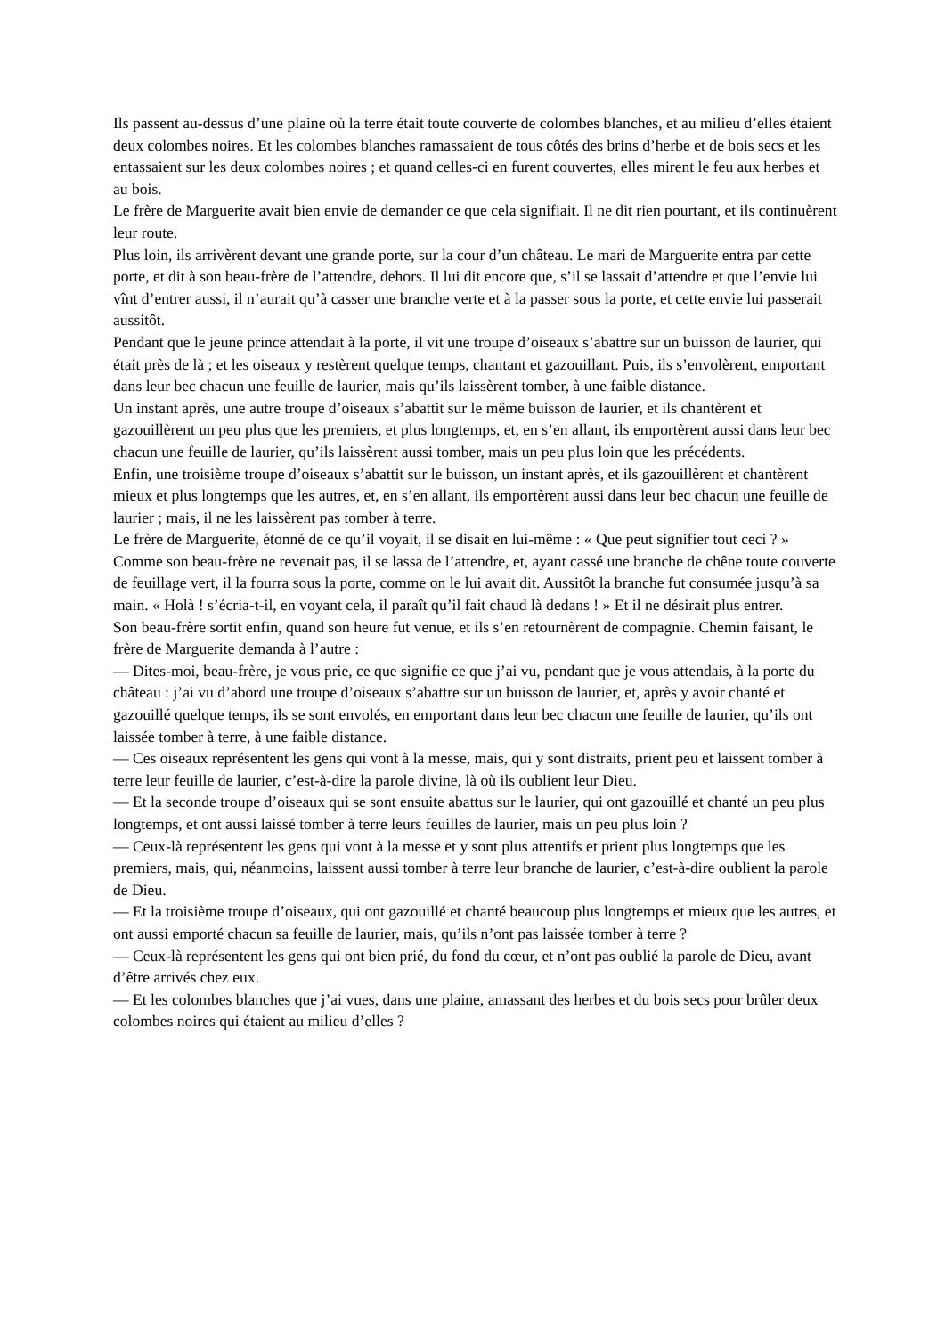Ils passent au-dessus d’une plaine où la terre était toute couverte de colombes blanches, et au milieu d’elles étaient deux colombes noires. Et les colombes blanches ramassaient de tous côtés des brins d’herbe et de bois secs et les entassaient sur les deux colombes noires ; et quand celles-ci en furent couvertes, elles mirent le feu aux herbes et au bois.
Le frère de Marguerite avait bien envie de demander ce que cela signifiait. Il ne dit rien pourtant, et ils continuèrent leur route.
Plus loin, ils arrivèrent devant une grande porte, sur la cour d’un château. Le mari de Marguerite entra par cette porte, et dit à son beau-frère de l’attendre, dehors. Il lui dit encore que, s’il se lassait d’attendre et que l’envie lui vînt d’entrer aussi, il n’aurait qu’à casser une branche verte et à la passer sous la porte, et cette envie lui passerait aussitôt.
Pendant que le jeune prince attendait à la porte, il vit une troupe d’oiseaux s’abattre sur un buisson de laurier, qui était près de là ; et les oiseaux y restèrent quelque temps, chantant et gazouillant. Puis, ils s’envolèrent, emportant dans leur bec chacun une feuille de laurier, mais qu’ils laissèrent tomber, à une faible distance.
Un instant après, une autre troupe d’oiseaux s’abattit sur le même buisson de laurier, et ils chantèrent et gazouillèrent un peu plus que les premiers, et plus longtemps, et, en s’en allant, ils emportèrent aussi dans leur bec chacun une feuille de laurier, qu’ils laissèrent aussi tomber, mais un peu plus loin que les précédents.
Enfin, une troisième troupe d’oiseaux s’abattit sur le buisson, un instant après, et ils gazouillèrent et chantèrent mieux et plus longtemps que les autres, et, en s’en allant, ils emportèrent aussi dans leur bec chacun une feuille de laurier ; mais, il ne les laissèrent pas tomber à terre.
Le frère de Marguerite, étonné de ce qu’il voyait, il se disait en lui-même : « Que peut signifier tout ceci ? » Comme son beau-frère ne revenait pas, il se lassa de l’attendre, et, ayant cassé une branche de chêne toute couverte de feuillage vert, il la fourra sous la porte, comme on le lui avait dit. Aussitôt la branche fut consumée jusqu’à sa main. « Holà ! s’écria-t-il, en voyant cela, il paraît qu’il fait chaud là dedans ! » Et il ne désirait plus entrer.
Son beau-frère sortit enfin, quand son heure fut venue, et ils s’en retournèrent de compagnie. Chemin faisant, le frère de Marguerite demanda à l’autre :
— Dites-moi, beau-frère, je vous prie, ce que signifie ce que j’ai vu, pendant que je vous attendais, à la porte du château : j’ai vu d’abord une troupe d’oiseaux s’abattre sur un buisson de laurier, et, après y avoir chanté et gazouillé quelque temps, ils se sont envolés, en emportant dans leur bec chacun une feuille de laurier, qu’ils ont laissée tomber à terre, à une faible distance.
— Ces oiseaux représentent les gens qui vont à la messe, mais, qui y sont distraits, prient peu et laissent tomber à terre leur feuille de laurier, c’est-à-dire la parole divine, là où ils oublient leur Dieu.
— Et la seconde troupe d’oiseaux qui se sont ensuite abattus sur le laurier, qui ont gazouillé et chanté un peu plus longtemps, et ont aussi laissé tomber à terre leurs feuilles de laurier, mais un peu plus loin ?
— Ceux-là représentent les gens qui vont à la messe et y sont plus attentifs et prient plus longtemps que les premiers, mais, qui, néanmoins, laissent aussi tomber à terre leur branche de laurier, c’est-à-dire oublient la parole de Dieu.
— Et la troisième troupe d’oiseaux, qui ont gazouillé et chanté beaucoup plus longtemps et mieux que les autres, et ont aussi emporté chacun sa feuille de laurier, mais, qu’ils n’ont pas laissée tomber à terre ?
— Ceux-là représentent les gens qui ont bien prié, du fond du cœur, et n’ont pas oublié la parole de Dieu, avant d’être arrivés chez eux.
— Et les colombes blanches que j’ai vues, dans une plaine, amassant des herbes et du bois secs pour brûler deux colombes noires qui étaient au milieu d’elles ?